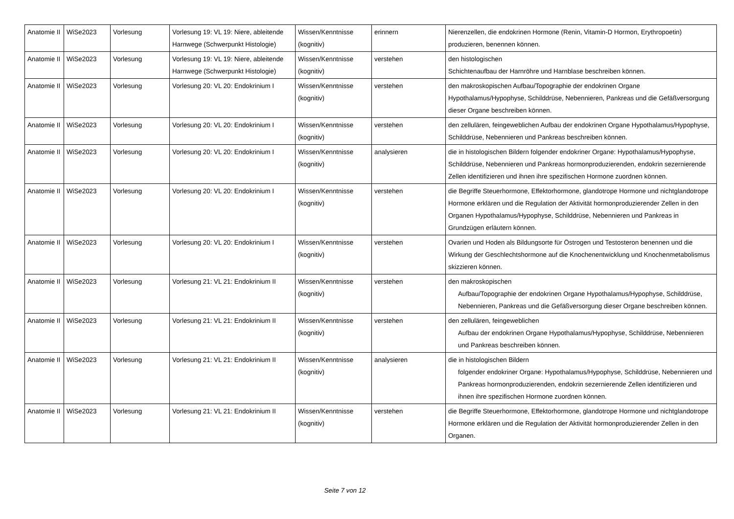| Anatomie II | WiSe2023 | Vorlesung | Vorlesung 19: VL 19: Niere, ableitende Harnwege (Schwerpunkt Histologie) | Wissen/Kenntnisse (kognitiv) | erinnern | Nierenzellen, die endokrinen Hormone (Renin, Vitamin-D Hormon, Erythropoetin) produzieren, benennen können. |
| Anatomie II | WiSe2023 | Vorlesung | Vorlesung 19: VL 19: Niere, ableitende Harnwege (Schwerpunkt Histologie) | Wissen/Kenntnisse (kognitiv) | verstehen | den histologischen Schichtenaufbau der Harnröhre und Harnblase beschreiben können. |
| Anatomie II | WiSe2023 | Vorlesung | Vorlesung 20: VL 20: Endokrinium I | Wissen/Kenntnisse (kognitiv) | verstehen | den makroskopischen Aufbau/Topographie der endokrinen Organe Hypothalamus/Hypophyse, Schilddrüse, Nebennieren, Pankreas und die Gefäßversorgung dieser Organe beschreiben können. |
| Anatomie II | WiSe2023 | Vorlesung | Vorlesung 20: VL 20: Endokrinium I | Wissen/Kenntnisse (kognitiv) | verstehen | den zellulären, feingeweblichen Aufbau der endokrinen Organe Hypothalamus/Hypophyse, Schilddrüse, Nebennieren und Pankreas beschreiben können. |
| Anatomie II | WiSe2023 | Vorlesung | Vorlesung 20: VL 20: Endokrinium I | Wissen/Kenntnisse (kognitiv) | analysieren | die in histologischen Bildern folgender endokriner Organe: Hypothalamus/Hypophyse, Schilddrüse, Nebennieren und Pankreas hormonproduzierenden, endokrin sezernierende Zellen identifizieren und ihnen ihre spezifischen Hormone zuordnen können. |
| Anatomie II | WiSe2023 | Vorlesung | Vorlesung 20: VL 20: Endokrinium I | Wissen/Kenntnisse (kognitiv) | verstehen | die Begriffe Steuerhormone, Effektorhormone, glandotrope Hormone und nichtglandotrope Hormone erklären und die Regulation der Aktivität hormonproduzierender Zellen in den Organen Hypothalamus/Hypophyse, Schilddrüse, Nebennieren und Pankreas in Grundzügen erläutern können. |
| Anatomie II | WiSe2023 | Vorlesung | Vorlesung 20: VL 20: Endokrinium I | Wissen/Kenntnisse (kognitiv) | verstehen | Ovarien und Hoden als Bildungsorte für Östrogen und Testosteron benennen und die Wirkung der Geschlechtshormone auf die Knochenentwicklung und Knochenmetabolismus skizzieren können. |
| Anatomie II | WiSe2023 | Vorlesung | Vorlesung 21: VL 21: Endokrinium II | Wissen/Kenntnisse (kognitiv) | verstehen | den makroskopischen Aufbau/Topographie der endokrinen Organe Hypothalamus/Hypophyse, Schilddrüse, Nebennieren, Pankreas und die Gefäßversorgung dieser Organe beschreiben können. |
| Anatomie II | WiSe2023 | Vorlesung | Vorlesung 21: VL 21: Endokrinium II | Wissen/Kenntnisse (kognitiv) | verstehen | den zellulären, feingeweblichen Aufbau der endokrinen Organe Hypothalamus/Hypophyse, Schilddrüse, Nebennieren und Pankreas beschreiben können. |
| Anatomie II | WiSe2023 | Vorlesung | Vorlesung 21: VL 21: Endokrinium II | Wissen/Kenntnisse (kognitiv) | analysieren | die in histologischen Bildern folgender endokriner Organe: Hypothalamus/Hypophyse, Schilddrüse, Nebennieren und Pankreas hormonproduzierenden, endokrin sezernierende Zellen identifizieren und ihnen ihre spezifischen Hormone zuordnen können. |
| Anatomie II | WiSe2023 | Vorlesung | Vorlesung 21: VL 21: Endokrinium II | Wissen/Kenntnisse (kognitiv) | verstehen | die Begriffe Steuerhormone, Effektorhormone, glandotrope Hormone und nichtglandotrope Hormone erklären und die Regulation der Aktivität hormonproduzierender Zellen in den Organen. |
Seite 7 von 12